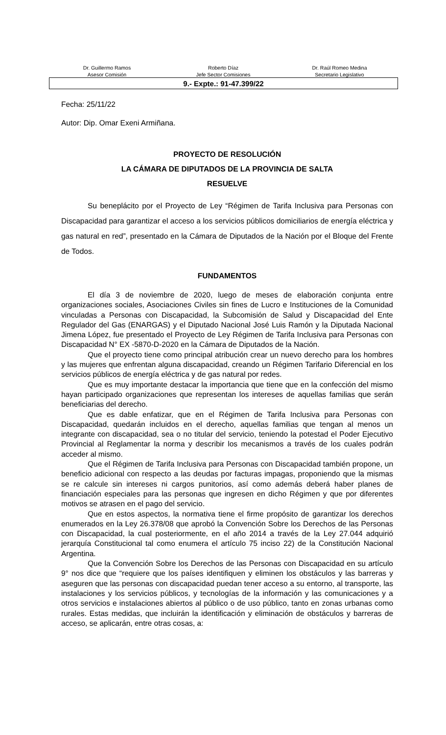Dr. Guillermo Ramos
Asesor Comisión
Roberto Díaz
Jefe Sector Comisiones
Dr. Raúl Romeo Medina
Secretario Legislativo
9.- Expte.: 91-47.399/22
Fecha: 25/11/22
Autor: Dip. Omar Exeni Armiñana.
PROYECTO DE RESOLUCIÓN
LA CÁMARA DE DIPUTADOS DE LA PROVINCIA DE SALTA
RESUELVE
Su beneplácito por el Proyecto de Ley “Régimen de Tarifa Inclusiva para Personas con Discapacidad para garantizar el acceso a los servicios públicos domiciliarios de energía eléctrica y gas natural en red”, presentado en la Cámara de Diputados de la Nación por el Bloque del Frente de Todos.
FUNDAMENTOS
El día 3 de noviembre de 2020, luego de meses de elaboración conjunta entre organizaciones sociales, Asociaciones Civiles sin fines de Lucro e Instituciones de la Comunidad vinculadas a Personas con Discapacidad, la Subcomisión de Salud y Discapacidad del Ente Regulador del Gas (ENARGAS) y el Diputado Nacional José Luis Ramón y la Diputada Nacional Jimena López, fue presentado el Proyecto de Ley Régimen de Tarifa Inclusiva para Personas con Discapacidad N° EX -5870-D-2020 en la Cámara de Diputados de la Nación.
Que el proyecto tiene como principal atribución crear un nuevo derecho para los hombres y las mujeres que enfrentan alguna discapacidad, creando un Régimen Tarifario Diferencial en los servicios públicos de energía eléctrica y de gas natural por redes.
Que es muy importante destacar la importancia que tiene que en la confección del mismo hayan participado organizaciones que representan los intereses de aquellas familias que serán beneficiarias del derecho.
Que es dable enfatizar, que en el Régimen de Tarifa Inclusiva para Personas con Discapacidad, quedarán incluidos en el derecho, aquellas familias que tengan al menos un integrante con discapacidad, sea o no titular del servicio, teniendo la potestad el Poder Ejecutivo Provincial al Reglamentar la norma y describir los mecanismos a través de los cuales podrán acceder al mismo.
Que el Régimen de Tarifa Inclusiva para Personas con Discapacidad también propone, un beneficio adicional con respecto a las deudas por facturas impagas, proponiendo que la mismas se re calcule sin intereses ni cargos punitorios, así como además deberá haber planes de financiación especiales para las personas que ingresen en dicho Régimen y que por diferentes motivos se atrasen en el pago del servicio.
Que en estos aspectos, la normativa tiene el firme propósito de garantizar los derechos enumerados en la Ley 26.378/08 que aprobó la Convención Sobre los Derechos de las Personas con Discapacidad, la cual posteriormente, en el año 2014 a través de la Ley 27.044 adquirió jerarquía Constitucional tal como enumera el artículo 75 inciso 22) de la Constitución Nacional Argentina.
Que la Convención Sobre los Derechos de las Personas con Discapacidad en su artículo 9° nos dice que “requiere que los países identifiquen y eliminen los obstáculos y las barreras y aseguren que las personas con discapacidad puedan tener acceso a su entorno, al transporte, las instalaciones y los servicios públicos, y tecnologías de la información y las comunicaciones y a otros servicios e instalaciones abiertos al público o de uso público, tanto en zonas urbanas como rurales. Estas medidas, que incluirán la identificación y eliminación de obstáculos y barreras de acceso, se aplicarán, entre otras cosas, a: